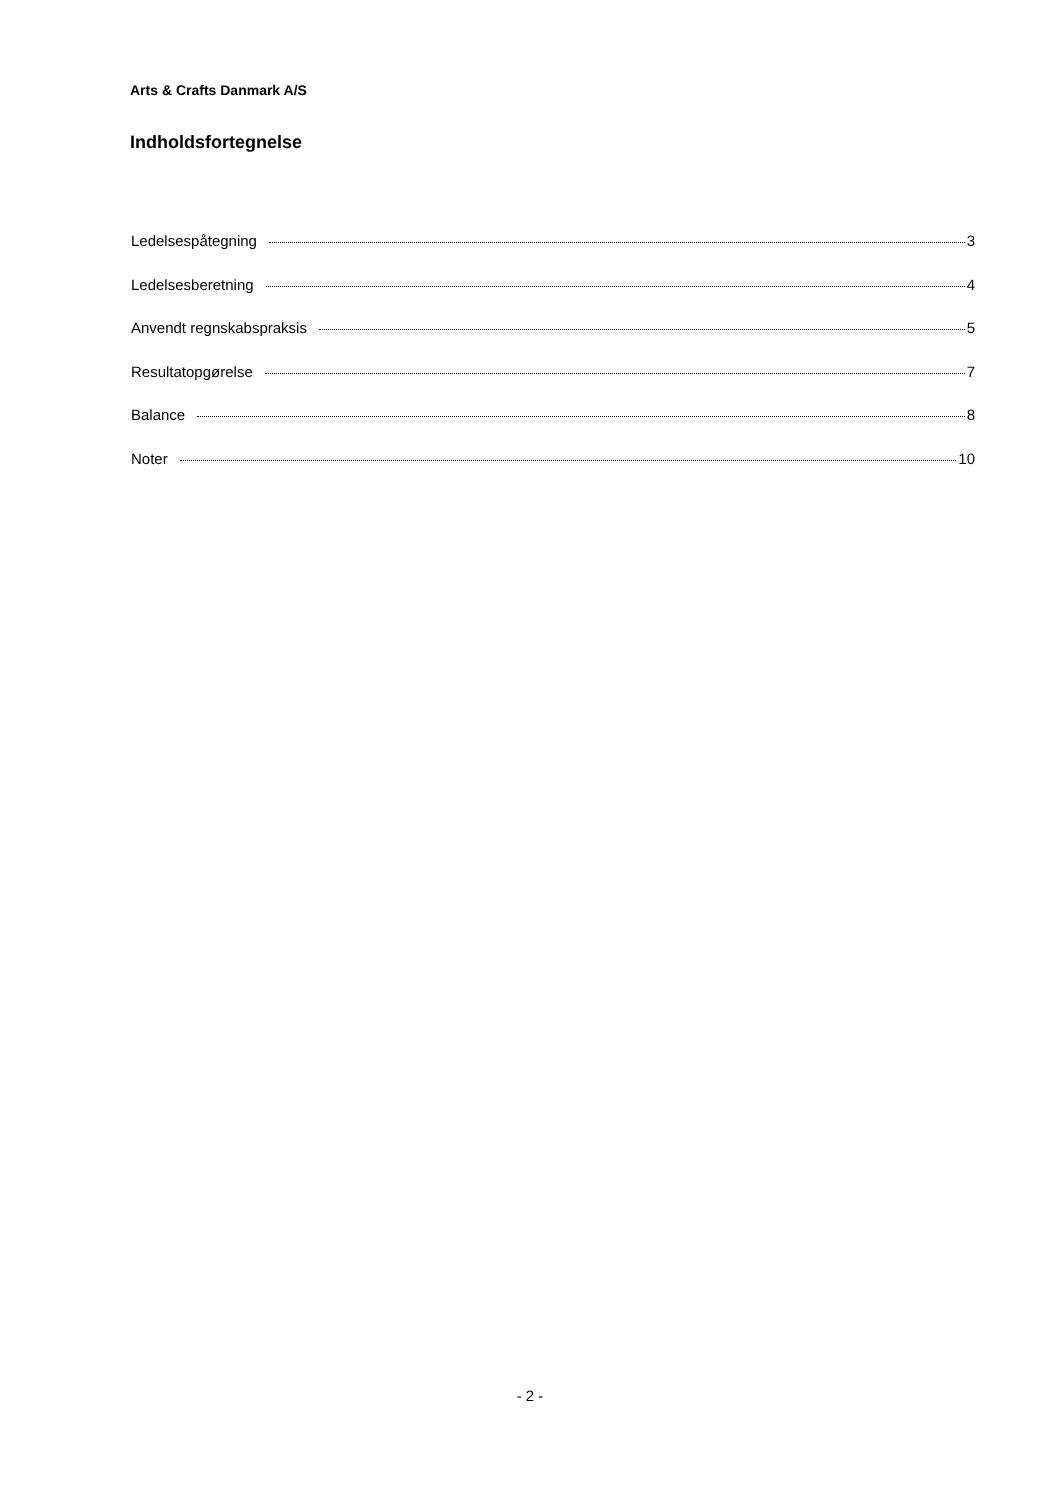Arts & Crafts Danmark A/S
Indholdsfortegnelse
Ledelsespåtegning 3
Ledelsesberetning 4
Anvendt regnskabspraksis 5
Resultatopgørelse 7
Balance 8
Noter 10
- 2 -